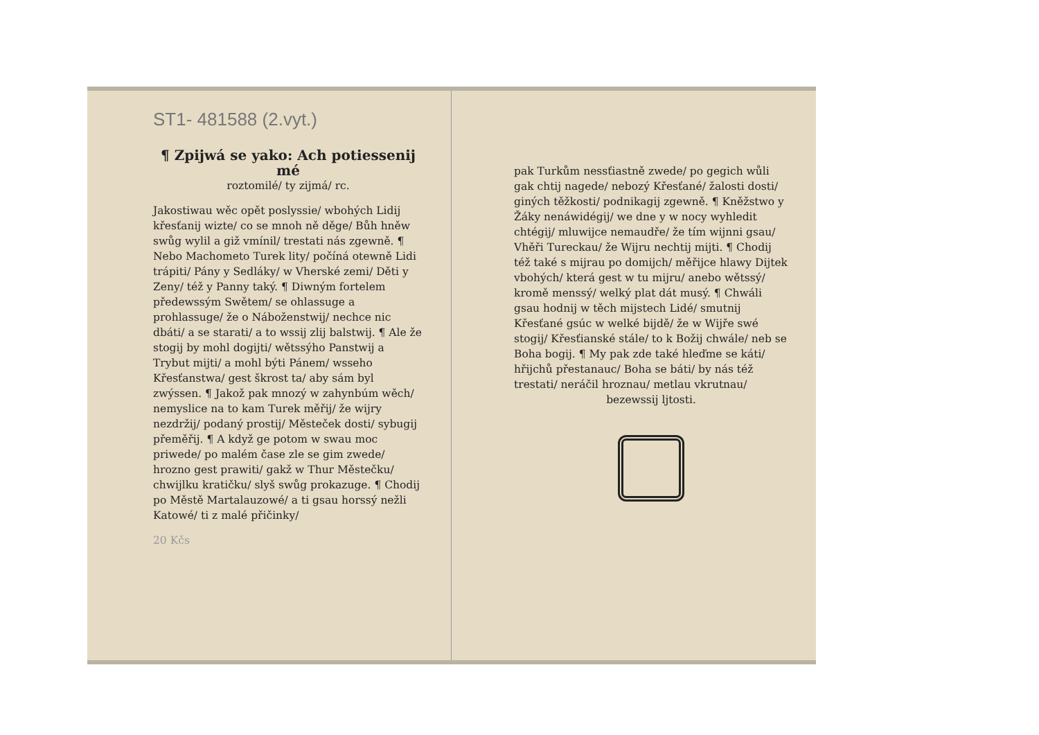ST1- 481588 (2.vyt.)
¶ Zpijwá se yako: Ach potiessenij mé
roztomilé/ ty zijmá/ rc.
Jakostiwau wěc opět poslyssie/ wbohých Lidij křesťanij wizte/ co se mnoh ně děge/ Bůh hněw swůg wylil a giž vmínil/ trestati nás zgewně. ¶ Nebo Machometo Turek lity/ počíná otewně Lidi trápiti/ Pány y Sedláky/ w Vherské zemi/ Děti y Zeny/ též y Panny taký. ¶ Diwným fortelem předewssým Swětem/ se ohlassuge a prohlassuge/ že o Náboženstwij/ nechce nic dbáti/ a se starati/ a to wssij zlij balstwij. ¶ Ale že stogij by mohl dogijti/ wětssýho Panstwij a Trybut mijti/ a mohl býti Pánem/ wsseho Křesťanstwa/ gest škrost ta/ aby sám byl zwýssen. ¶ Jakož pak mnozý w zahynbúm wěch/ nemyslice na to kam Turek měřij/ že wijry nezdržij/ podaný prostij/ Městeček dosti/ sybugij přeměřij. ¶ A když ge potom w swau moc priwede/ po malém čase zle se gim zwede/ hrozno gest prawiti/ gakž w Thur Městečku/ chwijlku kratičku/ slyš swůg prokazuge. ¶ Chodij po Městě Martalauzowé/ a ti gsau horssý nežli Katowé/ ti z malé přičinky/
20 Kčs
pak Turkům nessťiastně zwede/ po gegich wůli gak chtij nagede/ nebozý Křesťané/ žalosti dosti/ giných těžkosti/ podnikagij zgewně. ¶ Kněžstwo y Žáky nenáwidégij/ we dne y w nocy wyhledit chtégij/ mluwijce nemaudře/ že tím wijnni gsau/ Vhěři Tureckau/ že Wijru nechtij mijti. ¶ Chodij též také s mijrau po domijch/ měřijce hlawy Dijtek vbohých/ která gest w tu mijru/ anebo wětssý/ kromě menssý/ welký plat dát musý. ¶ Chwáli gsau hodnij w těch mijstech Lidé/ smutnij Křesťané gsúc w welké bijdě/ že w Wijře swé stogij/ Křesťianské stále/ to k Božij chwále/ neb se Boha bogij. ¶ My pak zde také hleďme se káti/ hřijchů přestanauc/ Boha se báti/ by nás též trestati/ neráčil hroznau/ metlau vkrutnau/
bezewssij ljtosti.